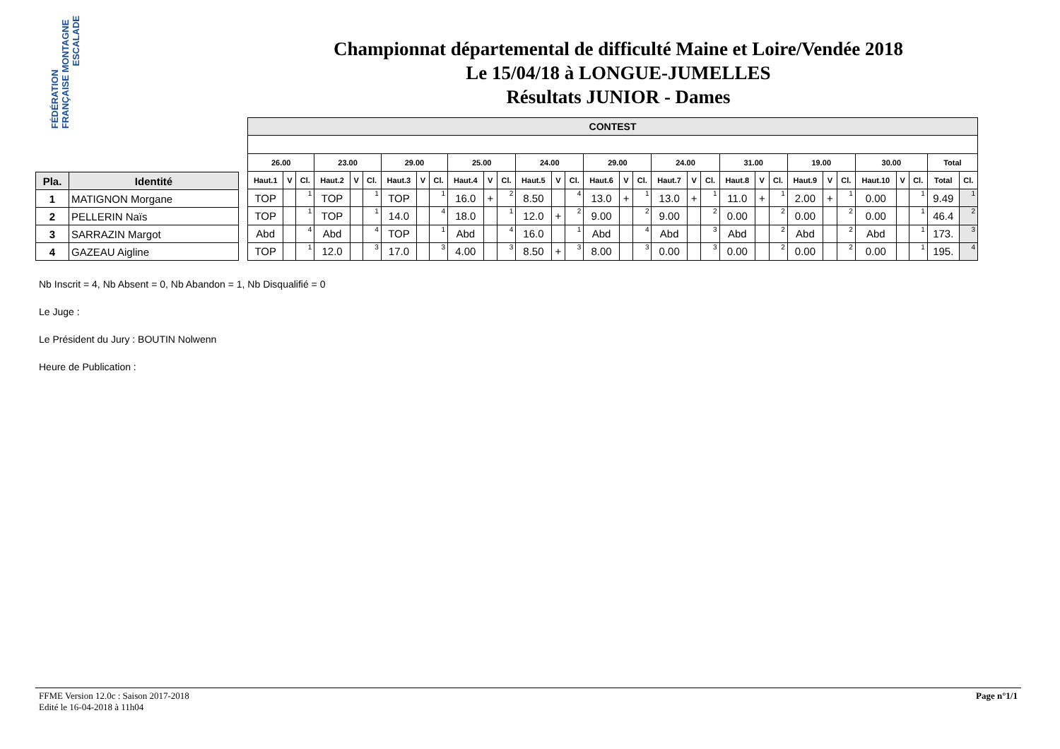FÉDÉRATION FRANÇAISE MONTAGNE
ESCALADE
Championnat départemental de difficulté Maine et Loire/Vendée 2018
Le 15/04/18 à LONGUE-JUMELLES
Résultats JUNIOR - Dames
| Pla. | Identité |
| --- | --- |
| 1 | MATIGNON Morgane |
| 2 | PELLERIN Naïs |
| 3 | SARRAZIN Margot |
| 4 | GAZEAU Aigline |
| CONTEST | | | | | | | | | | | | | | | | | | | | | | | | | | | | | | | |
| --- | --- | --- | --- | --- | --- | --- | --- | --- | --- | --- | --- | --- | --- | --- | --- | --- | --- | --- | --- | --- | --- | --- | --- | --- | --- | --- | --- | --- | --- | --- | --- |
| 26.00 | | | 23.00 | | | 29.00 | | | 25.00 | | | 24.00 | | | 29.00 | | | 24.00 | | | 31.00 | | | 19.00 | | | 30.00 | | | Total | |
| Haut.1 | V | Cl. | Haut.2 | V | Cl. | Haut.3 | V | Cl. | Haut.4 | V | Cl. | Haut.5 | V | Cl. | Haut.6 | V | Cl. | Haut.7 | V | Cl. | Haut.8 | V | Cl. | Haut.9 | V | Cl. | Haut.10 | V | Cl. | Total | Cl. |
| TOP | | 1 | TOP | | 1 | TOP | | 1 | 16.0 | + | 2 | 8.50 | | 4 | 13.0 | + | 1 | 13.0 | + | 1 | 11.0 | + | 1 | 2.00 | + | 1 | 0.00 | | 1 | 9.49 | 1 |
| TOP | | 1 | TOP | | 1 | 14.0 | | 4 | 18.0 | | 1 | 12.0 | + | 2 | 9.00 | | 2 | 9.00 | | 2 | 0.00 | | 2 | 0.00 | | 2 | 0.00 | | 1 | 46.4 | 2 |
| Abd | | 4 | Abd | | 4 | TOP | | 1 | Abd | | 4 | 16.0 | | 1 | Abd | | 4 | Abd | | 3 | Abd | | 2 | Abd | | 2 | Abd | | 1 | 173. | 3 |
| TOP | | 1 | 12.0 | | 3 | 17.0 | | 3 | 4.00 | | 3 | 8.50 | + | 3 | 8.00 | | 3 | 0.00 | | 3 | 0.00 | | 2 | 0.00 | | 2 | 0.00 | | 1 | 195. | 4 |
Nb Inscrit = 4, Nb Absent = 0, Nb Abandon = 1, Nb Disqualifié = 0
Le Juge :
Le Président du Jury : BOUTIN Nolwenn
Heure de Publication :
FFME Version 12.0c : Saison 2017-2018
Edité le 16-04-2018 à 11h04
Page n°1/1